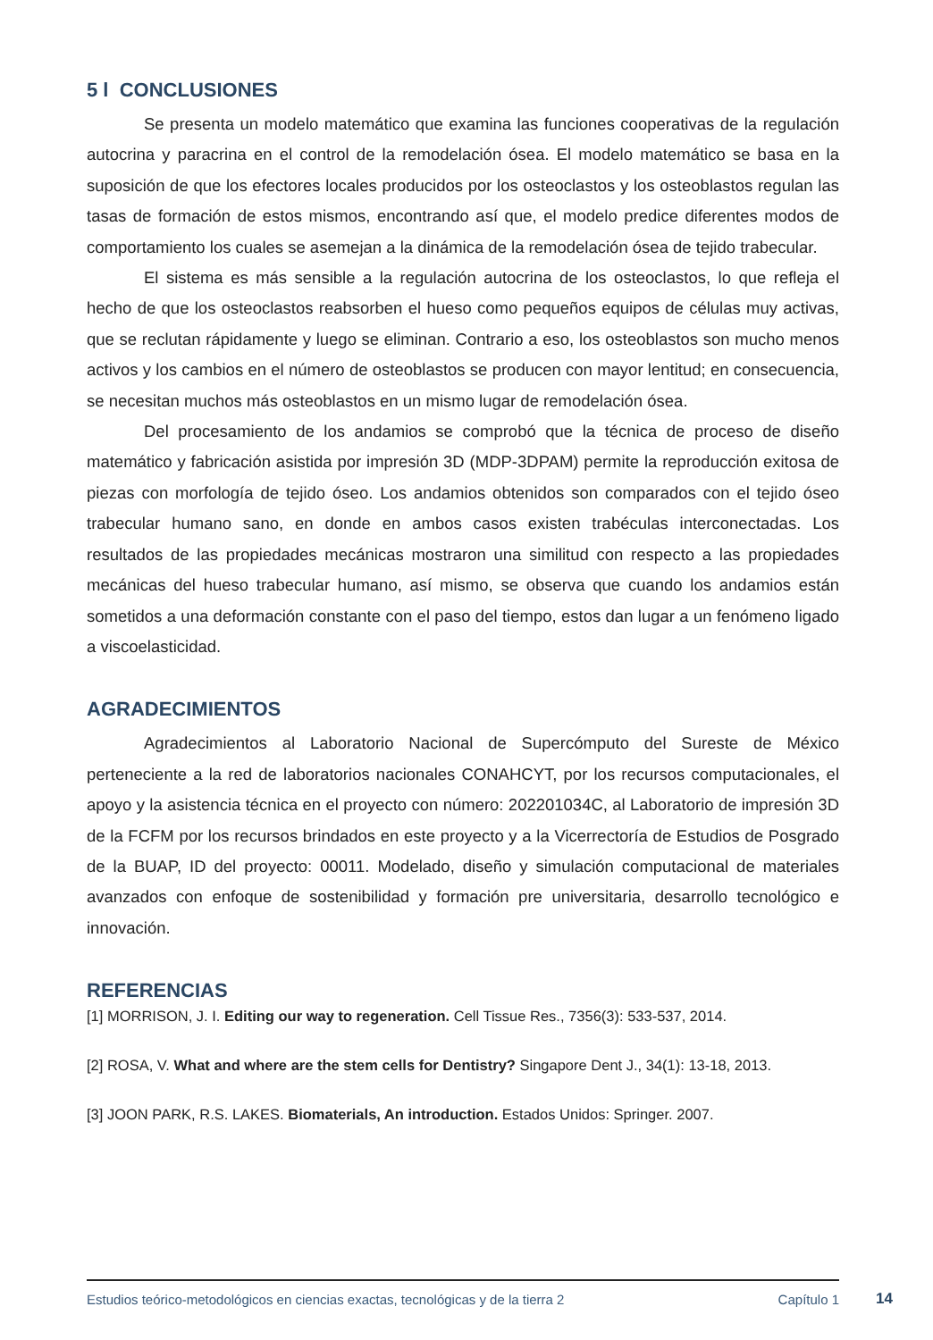5 l CONCLUSIONES
Se presenta un modelo matemático que examina las funciones cooperativas de la regulación autocrina y paracrina en el control de la remodelación ósea. El modelo matemático se basa en la suposición de que los efectores locales producidos por los osteoclastos y los osteoblastos regulan las tasas de formación de estos mismos, encontrando así que, el modelo predice diferentes modos de comportamiento los cuales se asemejan a la dinámica de la remodelación ósea de tejido trabecular.
El sistema es más sensible a la regulación autocrina de los osteoclastos, lo que refleja el hecho de que los osteoclastos reabsorben el hueso como pequeños equipos de células muy activas, que se reclutan rápidamente y luego se eliminan. Contrario a eso, los osteoblastos son mucho menos activos y los cambios en el número de osteoblastos se producen con mayor lentitud; en consecuencia, se necesitan muchos más osteoblastos en un mismo lugar de remodelación ósea.
Del procesamiento de los andamios se comprobó que la técnica de proceso de diseño matemático y fabricación asistida por impresión 3D (MDP-3DPAM) permite la reproducción exitosa de piezas con morfología de tejido óseo. Los andamios obtenidos son comparados con el tejido óseo trabecular humano sano, en donde en ambos casos existen trabéculas interconectadas. Los resultados de las propiedades mecánicas mostraron una similitud con respecto a las propiedades mecánicas del hueso trabecular humano, así mismo, se observa que cuando los andamios están sometidos a una deformación constante con el paso del tiempo, estos dan lugar a un fenómeno ligado a viscoelasticidad.
AGRADECIMIENTOS
Agradecimientos al Laboratorio Nacional de Supercómputo del Sureste de México perteneciente a la red de laboratorios nacionales CONAHCYT, por los recursos computacionales, el apoyo y la asistencia técnica en el proyecto con número: 202201034C, al Laboratorio de impresión 3D de la FCFM por los recursos brindados en este proyecto y a la Vicerrectoría de Estudios de Posgrado de la BUAP, ID del proyecto: 00011. Modelado, diseño y simulación computacional de materiales avanzados con enfoque de sostenibilidad y formación pre universitaria, desarrollo tecnológico e innovación.
REFERENCIAS
[1] MORRISON, J. I. Editing our way to regeneration. Cell Tissue Res., 7356(3): 533-537, 2014.
[2] ROSA, V. What and where are the stem cells for Dentistry? Singapore Dent J., 34(1): 13-18, 2013.
[3] JOON PARK, R.S. LAKES. Biomaterials, An introduction. Estados Unidos: Springer. 2007.
Estudios teórico-metodológicos en ciencias exactas, tecnológicas y de la tierra 2 Capítulo 1
14